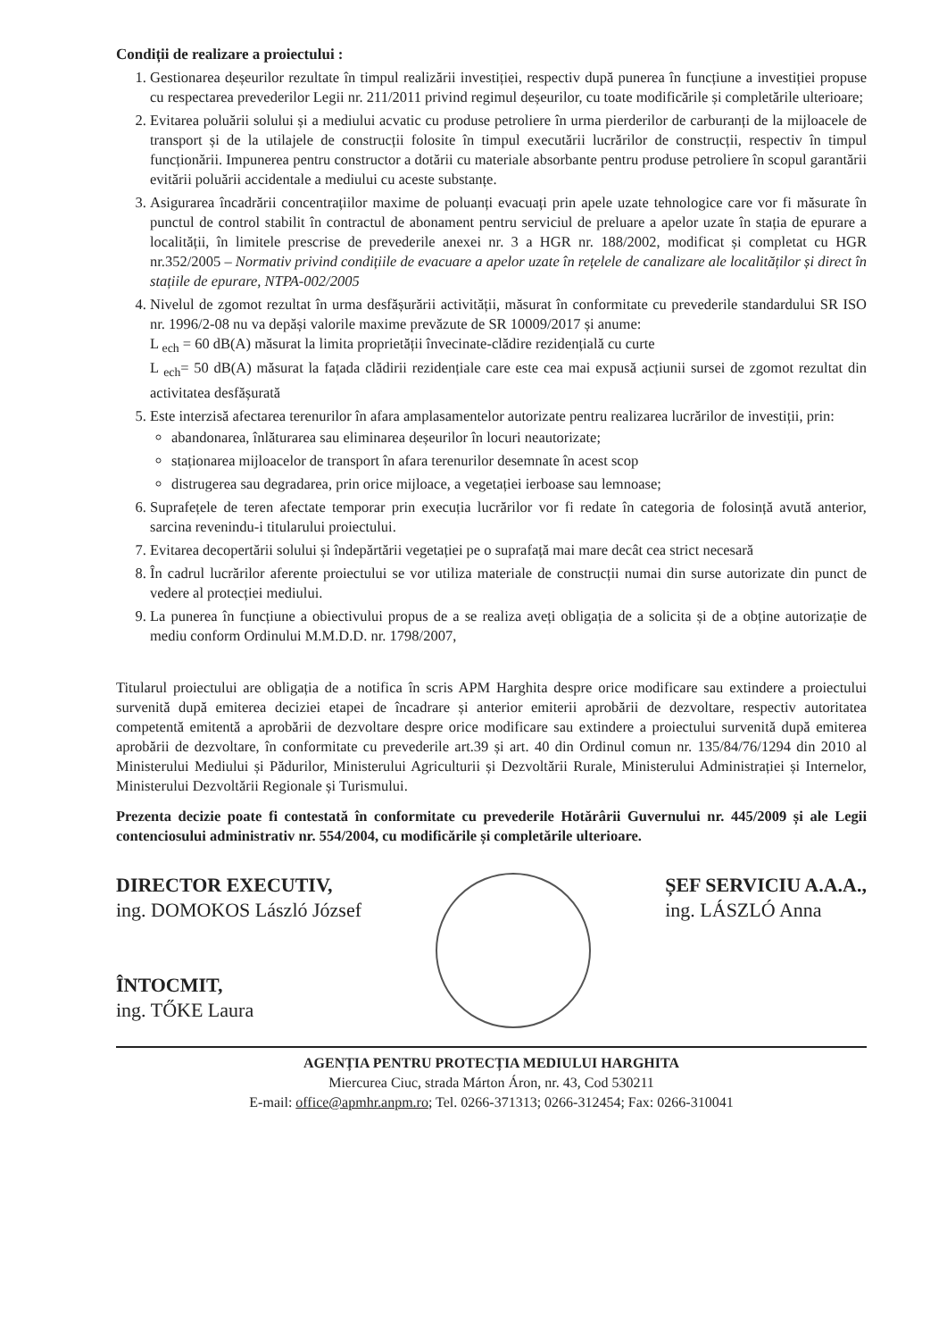Condiții de realizare a proiectului :
1. Gestionarea deșeurilor rezultate în timpul realizării investiției, respectiv după punerea în funcțiune a investiției propuse cu respectarea prevederilor Legii nr. 211/2011 privind regimul deșeurilor, cu toate modificările și completările ulterioare;
2. Evitarea poluării solului și a mediului acvatic cu produse petroliere în urma pierderilor de carburanți de la mijloacele de transport și de la utilajele de construcții folosite în timpul executării lucrărilor de construcții, respectiv în timpul funcționării. Impunerea pentru constructor a dotării cu materiale absorbante pentru produse petroliere în scopul garantării evitării poluării accidentale a mediului cu aceste substanțe.
3. Asigurarea încadrării concentrațiilor maxime de poluanți evacuați prin apele uzate tehnologice care vor fi măsurate în punctul de control stabilit în contractul de abonament pentru serviciul de preluare a apelor uzate în stația de epurare a localității, în limitele prescrise de prevederile anexei nr. 3 a HGR nr. 188/2002, modificat și completat cu HGR nr.352/2005 – Normativ privind condițiile de evacuare a apelor uzate în rețelele de canalizare ale localităților și direct în stațiile de epurare, NTPA-002/2005
4. Nivelul de zgomot rezultat în urma desfășurării activității, măsurat în conformitate cu prevederile standardului SR ISO nr. 1996/2-08 nu va depăși valorile maxime prevăzute de SR 10009/2017 și anume:
L <sub>ech</sub> = 60 dB(A) măsurat la limita proprietății învecinate-clădire rezidențială cu curte
L <sub>ech</sub>= 50 dB(A) măsurat la fațada clădirii rezidențiale care este cea mai expusă acțiunii sursei de zgomot rezultat din activitatea desfășurată
5. Este interzisă afectarea terenurilor în afara amplasamentelor autorizate pentru realizarea lucrărilor de investiții, prin:
abandonarea, înlăturarea sau eliminarea deșeurilor în locuri neautorizate;
staționarea mijloacelor de transport în afara terenurilor desemnate în acest scop
distrugerea sau degradarea, prin orice mijloace, a vegetației ierboase sau lemnoase;
6. Suprafețele de teren afectate temporar prin execuția lucrărilor vor fi redate în categoria de folosință avută anterior, sarcina revenindu-i titularului proiectului.
7. Evitarea decopertării solului și îndepărtării vegetației pe o suprafață mai mare decât cea strict necesară
8. În cadrul lucrărilor aferente proiectului se vor utiliza materiale de construcții numai din surse autorizate din punct de vedere al protecției mediului.
9. La punerea în funcțiune a obiectivului propus de a se realiza aveți obligația de a solicita și de a obține autorizație de mediu conform Ordinului M.M.D.D. nr. 1798/2007,
Titularul proiectului are obligația de a notifica în scris APM Harghita despre orice modificare sau extindere a proiectului survenită după emiterea deciziei etapei de încadrare și anterior emiterii aprobării de dezvoltare, respectiv autoritatea competentă emitentă a aprobării de dezvoltare despre orice modificare sau extindere a proiectului survenită după emiterea aprobării de dezvoltare, în conformitate cu prevederile art.39 și art. 40 din Ordinul comun nr. 135/84/76/1294 din 2010 al Ministerului Mediului și Pădurilor, Ministerului Agriculturii și Dezvoltării Rurale, Ministerului Administrației și Internelor, Ministerului Dezvoltării Regionale și Turismului.
Prezenta decizie poate fi contestată în conformitate cu prevederile Hotărârii Guvernului nr. 445/2009 și ale Legii contenciosului administrativ nr. 554/2004, cu modificările și completările ulterioare.
DIRECTOR EXECUTIV,
ing. DOMOKOS László József
ÎNTOCMIT,
ing. TŐKE Laura
ȘEF SERVICIU A.A.A.,
ing. LÁSZLÓ Anna
AGENȚIA PENTRU PROTECȚIA MEDIULUI HARGHITA
Miercurea Ciuc, strada Márton Áron, nr. 43, Cod 530211
E-mail: office@apmhr.anpm.ro; Tel. 0266-371313; 0266-312454; Fax: 0266-310041